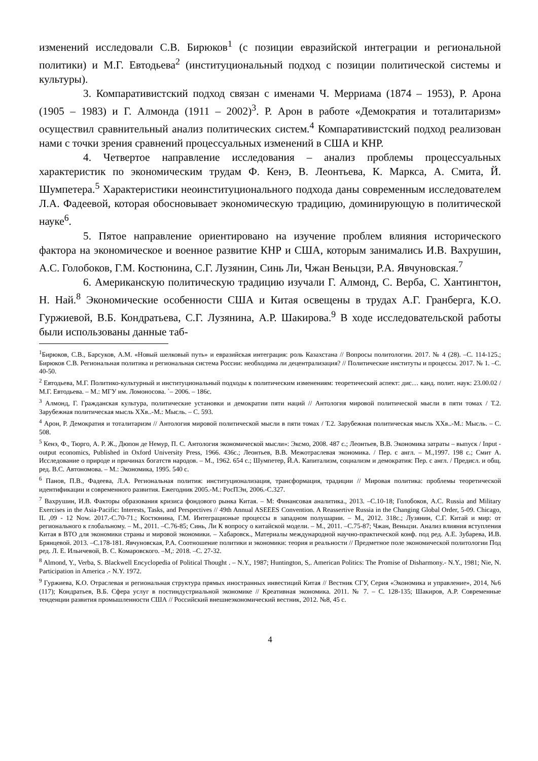изменений исследовали С.В. Бирюков<sup>1</sup> (с позиции евразийской интеграции и регио­нальной политики) и М.Г. Евтодьева<sup>2</sup> (институциональный подход с позиции поли­тической системы и культуры).
3. Компаративистский подход связан с именами Ч. Мерриама (1874 – 1953), Р. Арона (1905 – 1983) и Г. Алмонда (1911 – 2002)<sup>3</sup>. Р. Арон в работе «Демократия и тоталитаризм» осуществил сравнительный анализ политических систем.<sup>4</sup> Компара­тивистский подход реализован нами с точки зрения сравнений процессуальных из­менений в США и КНР.
4. Четвертое направление исследования – анализ проблемы процессуальных характеристик по экономическим трудам Ф. Кенэ, В. Леонтьева, К. Маркса, А. Смита, Й. Шумпетера.<sup>5</sup> Характеристики неоинституционального подхода даны современным исследователем Л.А. Фадеевой, которая обосновывает экономическую традицию, доминирующую в политической науке<sup>6</sup>.
5. Пятое направление ориентировано на изучение проблем влияния историче­ского фактора на экономическое и военное развитие КНР и США, которым занима­лись И.В. Вахрушин, А.С. Голобоков, Г.М. Костюнина, С.Г. Лузянин, Синь Ли, Чжан Веньцзи, Р.А. Явчуновская.<sup>7</sup>
6. Американскую политическую традицию изучали Г. Алмонд, С. Верба, С. Хантингтон, Н. Най.<sup>8</sup> Экономические особенности США и Китая освещены в трудах А.Г. Гранберга, К.О. Гуржиевой, В.Б. Кондратьева, С.Г. Лузянина, А.Р. Шакирова.<sup>9</sup> В ходе исследовательской работы были использованы данные таб-
<sup>1</sup> Бирюков, С.В., Барсуков, А.М. «Новый шелковый путь» и евразийская интеграция: роль Казахстана // Вопросы политологии. 2017. № 4 (28). –С. 114-125.; Бирюков С.В. Региональная политика и региональная система России: необходима ли децентрализация? // Политические институты и процессы. 2017. № 1. –С. 40-50.
<sup>2</sup> Евтодьева, М.Г. Политико-культурный и институциональный подходы к политическим изменениям: теоретический аспект: дис… канд. полит. наук: 23.00.02 / М.Г. Евтодьева. – М.: МГУ им. Ломоносова. `– 2006. – 186с.
<sup>3</sup> Алмонд, Г. Гражданская культура, политические установки и демократии пяти наций // Антология мировой политической мысли в пяти томах / Т.2. Зарубежная политическая мысль XXв..-М.: Мысль. – С. 593.
<sup>4</sup> Арон, Р. Демократия и тоталитаризм // Антология мировой политической мысли в пяти томах / Т.2. Зарубежная политическая мысль XXв..-М.: Мысль. – С. 508.
<sup>5</sup> Кенэ, Ф., Тюрго, А. Р. Ж., Дюпон де Немур, П. С. Антология экономической мысли»: Эксмо, 2008. 487 с.; Леонтьев, В.В. Экономика затраты – выпуск / Input - output economics, Published in Oxford University Press, 1966. 436с.; Леонтьев, В.В. Межотраслевая экономика. / Пер. с англ. – М.,1997. 198 с.; Смит А. Исследование о природе и причинах богатств народов. – М., 1962. 654 с.; Шумпетер, Й.А. Капитализм, социализм и демократия: Пер. с англ. / Предисл. и общ. ред. В.С. Автономова. – М.: Экономика, 1995. 540 с.
<sup>6</sup> Панов, П.В., Фадеева, Л.А. Региональная полития: институционализация, трансформация, традиции // Мировая политика: проблемы теоретической идентификации и современного развития. Ежегодник 2005.-М.: РосПЭн, 2006.-С.327.
<sup>7</sup> Вахрушин, И.В. Факторы образования кризиса фондового рынка Китая. – М: Финансовая аналитика., 2013. –С.10-18; Голобоков, А.С. Russia and Military Exercises in the Asia-Pacific: Interests, Tasks, and Perspectives // 49th Annual ASEEES Convention. A Reassertive Russia in the Changing Global Order, 5-09. Chicago, IL ,09 - 12 Now. 2017.-С.70-71.; Костюнина, Г.М. Интеграционые процессы в западном полушарии. – М., 2012. 318с.; Лузянин, С.Г. Китай и мир: от регионального к глобальному. – М., 2011. –С.76-85; Синь, Ли К вопросу о китайской модели. – М., 2011. –С.75-87; Чжан, Веньцзи. Анализ влияния вступления Китая в ВТО для экономики страны и мировой экономики. – Хабаровск., Материалы международной научно-практической конф. под ред. А.Е. Зубарева, И.В. Брянцевой. 2013. –С.178-181. Явчуновская, Р.А. Соотношение политики и экономики: теория и реальности // Предметное поле экономической по­литологии Под ред. Л. Е. Ильичевой, В. С. Комаровского. –М,: 2018. –С. 27-32.
<sup>8</sup> Almond, Y., Verba, S. Blackwell Encyclopedia of Political Thought . – N.Y., 1987; Huntington, S,. American Politics: The Promise of Disharmony.- N.Y., 1981; Nie, N. Participation in America .- N.Y. 1972.
<sup>9</sup> Гуржиева, К.О. Отраслевая и региональная структура прямых иностранных инвестиций Китая // Вестник СГУ, Серия «Экономика и управление», 2014, №6 (117); Кондратьев, В.Б. Сфера услуг в постиндустриальной экономике // Креативная экономика. 2011. № 7. – С. 128-135; Шакиров, А.Р. Современные тенденции развития промышленности США // Российский внешнеэкономический вестник, 2012. №8, 45 с.
4